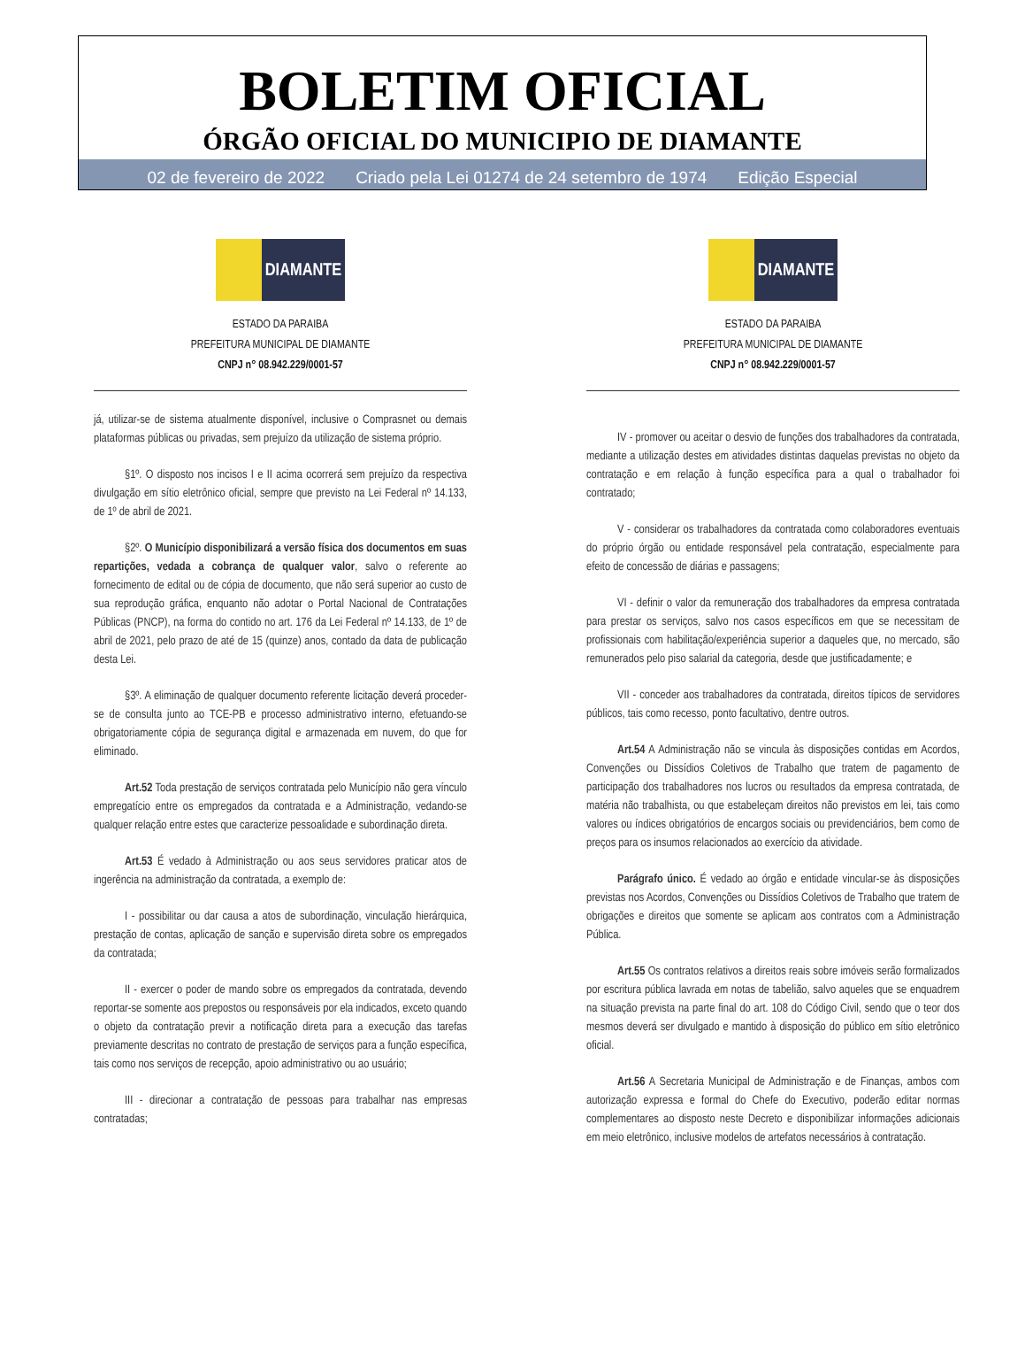BOLETIM OFICIAL
ÓRGÃO OFICIAL DO MUNICIPIO DE DIAMANTE
02 de fevereiro de 2022 Criado pela Lei 01274 de 24 setembro de 1974 Edição Especial
DIAMANTE
ESTADO DA PARAIBA
PREFEITURA MUNICIPAL DE DIAMANTE
CNPJ n° 08.942.229/0001-57
já, utilizar-se de sistema atualmente disponível, inclusive o Comprasnet ou demais plataformas públicas ou privadas, sem prejuízo da utilização de sistema próprio.
§1º. O disposto nos incisos I e II acima ocorrerá sem prejuízo da respectiva divulgação em sítio eletrônico oficial, sempre que previsto na Lei Federal nº 14.133, de 1º de abril de 2021.
§2º. O Município disponibilizará a versão física dos documentos em suas repartições, vedada a cobrança de qualquer valor, salvo o referente ao fornecimento de edital ou de cópia de documento, que não será superior ao custo de sua reprodução gráfica, enquanto não adotar o Portal Nacional de Contratações Públicas (PNCP), na forma do contido no art. 176 da Lei Federal nº 14.133, de 1º de abril de 2021, pelo prazo de até de 15 (quinze) anos, contado da data de publicação desta Lei.
§3º. A eliminação de qualquer documento referente licitação deverá proceder-se de consulta junto ao TCE-PB e processo administrativo interno, efetuando-se obrigatoriamente cópia de segurança digital e armazenada em nuvem, do que for eliminado.
Art.52 Toda prestação de serviços contratada pelo Município não gera vínculo empregatício entre os empregados da contratada e a Administração, vedando-se qualquer relação entre estes que caracterize pessoalidade e subordinação direta.
Art.53 É vedado à Administração ou aos seus servidores praticar atos de ingerência na administração da contratada, a exemplo de:
I - possibilitar ou dar causa a atos de subordinação, vinculação hierárquica, prestação de contas, aplicação de sanção e supervisão direta sobre os empregados da contratada;
II - exercer o poder de mando sobre os empregados da contratada, devendo reportar-se somente aos prepostos ou responsáveis por ela indicados, exceto quando o objeto da contratação previr a notificação direta para a execução das tarefas previamente descritas no contrato de prestação de serviços para a função específica, tais como nos serviços de recepção, apoio administrativo ou ao usuário;
III - direcionar a contratação de pessoas para trabalhar nas empresas contratadas;
DIAMANTE
ESTADO DA PARAIBA
PREFEITURA MUNICIPAL DE DIAMANTE
CNPJ n° 08.942.229/0001-57
IV - promover ou aceitar o desvio de funções dos trabalhadores da contratada, mediante a utilização destes em atividades distintas daquelas previstas no objeto da contratação e em relação à função específica para a qual o trabalhador foi contratado;
V - considerar os trabalhadores da contratada como colaboradores eventuais do próprio órgão ou entidade responsável pela contratação, especialmente para efeito de concessão de diárias e passagens;
VI - definir o valor da remuneração dos trabalhadores da empresa contratada para prestar os serviços, salvo nos casos específicos em que se necessitam de profissionais com habilitação/experiência superior a daqueles que, no mercado, são remunerados pelo piso salarial da categoria, desde que justificadamente; e
VII - conceder aos trabalhadores da contratada, direitos típicos de servidores públicos, tais como recesso, ponto facultativo, dentre outros.
Art.54 A Administração não se vincula às disposições contidas em Acordos, Convenções ou Dissídios Coletivos de Trabalho que tratem de pagamento de participação dos trabalhadores nos lucros ou resultados da empresa contratada, de matéria não trabalhista, ou que estabeleçam direitos não previstos em lei, tais como valores ou índices obrigatórios de encargos sociais ou previdenciários, bem como de preços para os insumos relacionados ao exercício da atividade.
Parágrafo único. É vedado ao órgão e entidade vincular-se às disposições previstas nos Acordos, Convenções ou Dissídios Coletivos de Trabalho que tratem de obrigações e direitos que somente se aplicam aos contratos com a Administração Pública.
Art.55 Os contratos relativos a direitos reais sobre imóveis serão formalizados por escritura pública lavrada em notas de tabelião, salvo aqueles que se enquadrem na situação prevista na parte final do art. 108 do Código Civil, sendo que o teor dos mesmos deverá ser divulgado e mantido à disposição do público em sítio eletrônico oficial.
Art.56 A Secretaria Municipal de Administração e de Finanças, ambos com autorização expressa e formal do Chefe do Executivo, poderão editar normas complementares ao disposto neste Decreto e disponibilizar informações adicionais em meio eletrônico, inclusive modelos de artefatos necessários à contratação.